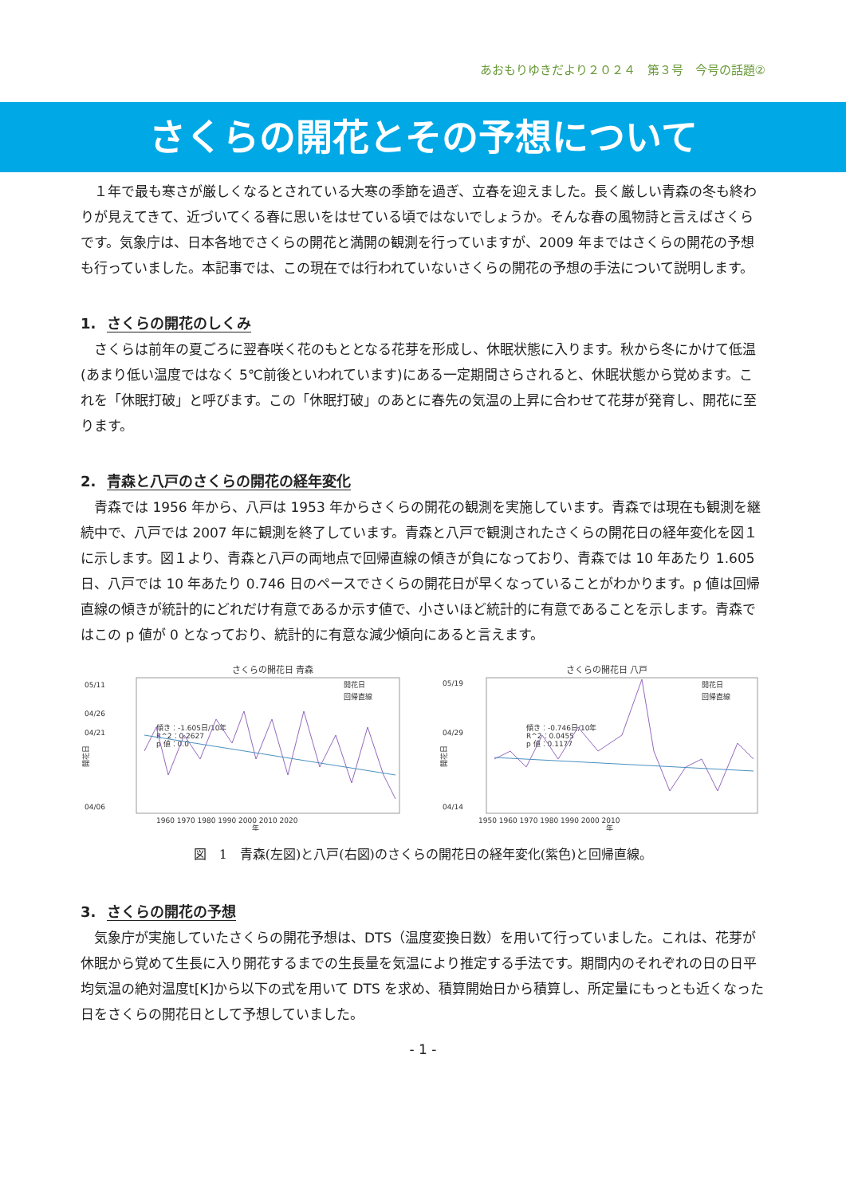あおもりゆきだより２０２４　第３号　今号の話題②
さくらの開花とその予想について
　１年で最も寒さが厳しくなるとされている大寒の季節を過ぎ、立春を迎えました。長く厳しい青森の冬も終わりが見えてきて、近づいてくる春に思いをはせている頃ではないでしょうか。そんな春の風物詩と言えばさくらです。気象庁は、日本各地でさくらの開花と満開の観測を行っていますが、2009 年まではさくらの開花の予想も行っていました。本記事では、この現在では行われていないさくらの開花の予想の手法について説明します。
1. さくらの開花のしくみ
　さくらは前年の夏ごろに翌春咲く花のもととなる花芽を形成し、休眠状態に入ります。秋から冬にかけて低温(あまり低い温度ではなく 5℃前後といわれています)にある一定期間さらされると、休眠状態から覚めます。これを「休眠打破」と呼びます。この「休眠打破」のあとに春先の気温の上昇に合わせて花芽が発育し、開花に至ります。
2. 青森と八戸のさくらの開花の経年変化
　青森では 1956 年から、八戸は 1953 年からさくらの開花の観測を実施しています。青森では現在も観測を継続中で、八戸では 2007 年に観測を終了しています。青森と八戸で観測されたさくらの開花日の経年変化を図１に示します。図１より、青森と八戸の両地点で回帰直線の傾きが負になっており、青森では 10 年あたり 1.605 日、八戸では 10 年あたり 0.746 日のペースでさくらの開花日が早くなっていることがわかります。p 値は回帰直線の傾きが統計的にどれだけ有意であるか示す値で、小さいほど統計的に有意であることを示します。青森ではこの p 値が 0 となっており、統計的に有意な減少傾向にあると言えます。
さくらの開花日 青森
05/11
04/26
04/21
04/06
開花日
傾き：-1.605日/10年
R^2：0.2627
p 値：0.0
開花日
回帰直線
1960 1970 1980 1990 2000 2010 2020
年
さくらの開花日 八戸
05/19
04/29
04/14
開花日
傾き：-0.746日/10年
R^2：0.0455
p 値：0.1177
開花日
回帰直線
1950 1960 1970 1980 1990 2000 2010
年
図　1　青森(左図)と八戸(右図)のさくらの開花日の経年変化(紫色)と回帰直線。
3. さくらの開花の予想
　気象庁が実施していたさくらの開花予想は、DTS（温度変換日数）を用いて行っていました。これは、花芽が休眠から覚めて生長に入り開花するまでの生長量を気温により推定する手法です。期間内のそれぞれの日の日平均気温の絶対温度t[K]から以下の式を用いて DTS を求め、積算開始日から積算し、所定量にもっとも近くなった日をさくらの開花日として予想していました。
- 1 -